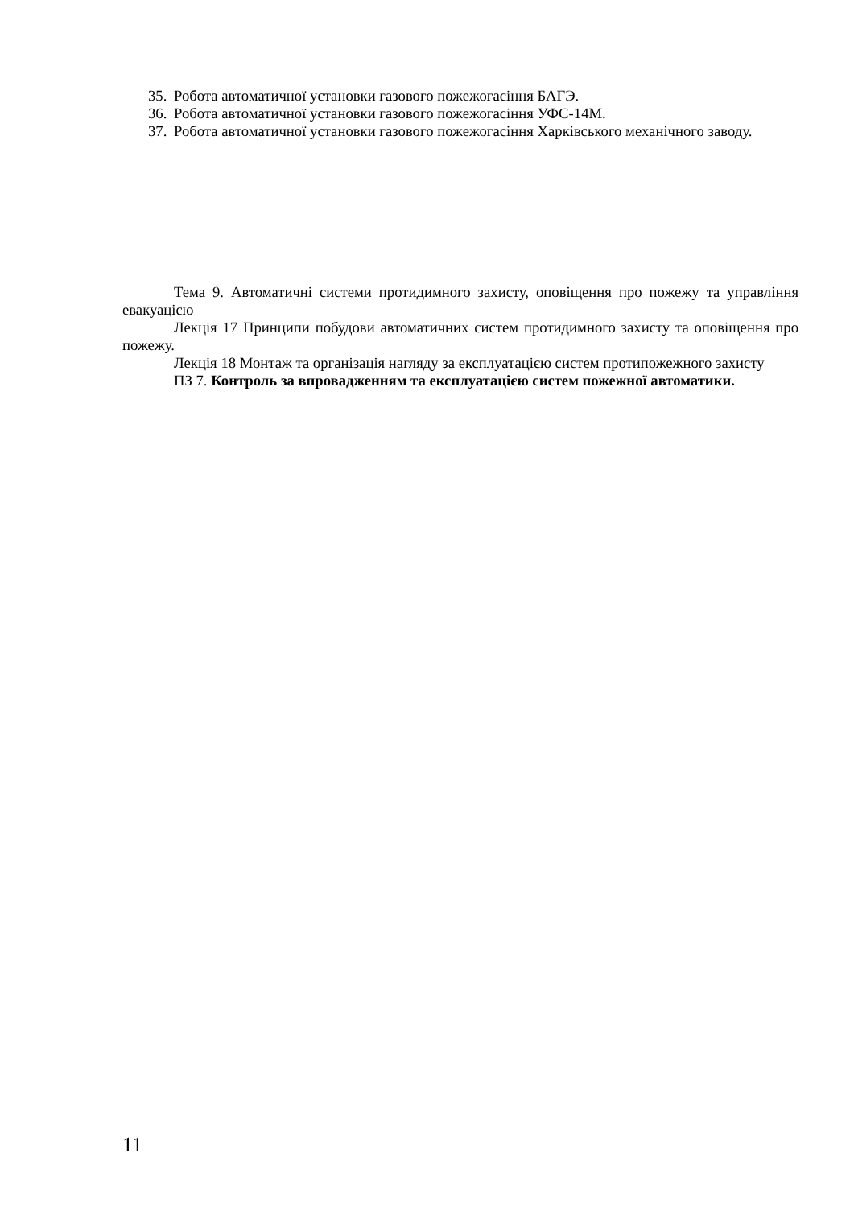35. Робота автоматичної установки газового пожежогасіння БАГЭ.
36. Робота автоматичної установки газового пожежогасіння УФС-14М.
37. Робота автоматичної установки газового пожежогасіння Харківського механічного заводу.
Тема 9. Автоматичні системи протидимного захисту, оповіщення про пожежу та управління евакуацією
Лекція 17 Принципи побудови автоматичних систем протидимного захисту та оповіщення про пожежу.
Лекція 18 Монтаж та організація нагляду за експлуатацією систем протипожежного захисту
ПЗ 7. Контроль за впровадженням та експлуатацією систем пожежної автоматики.
11